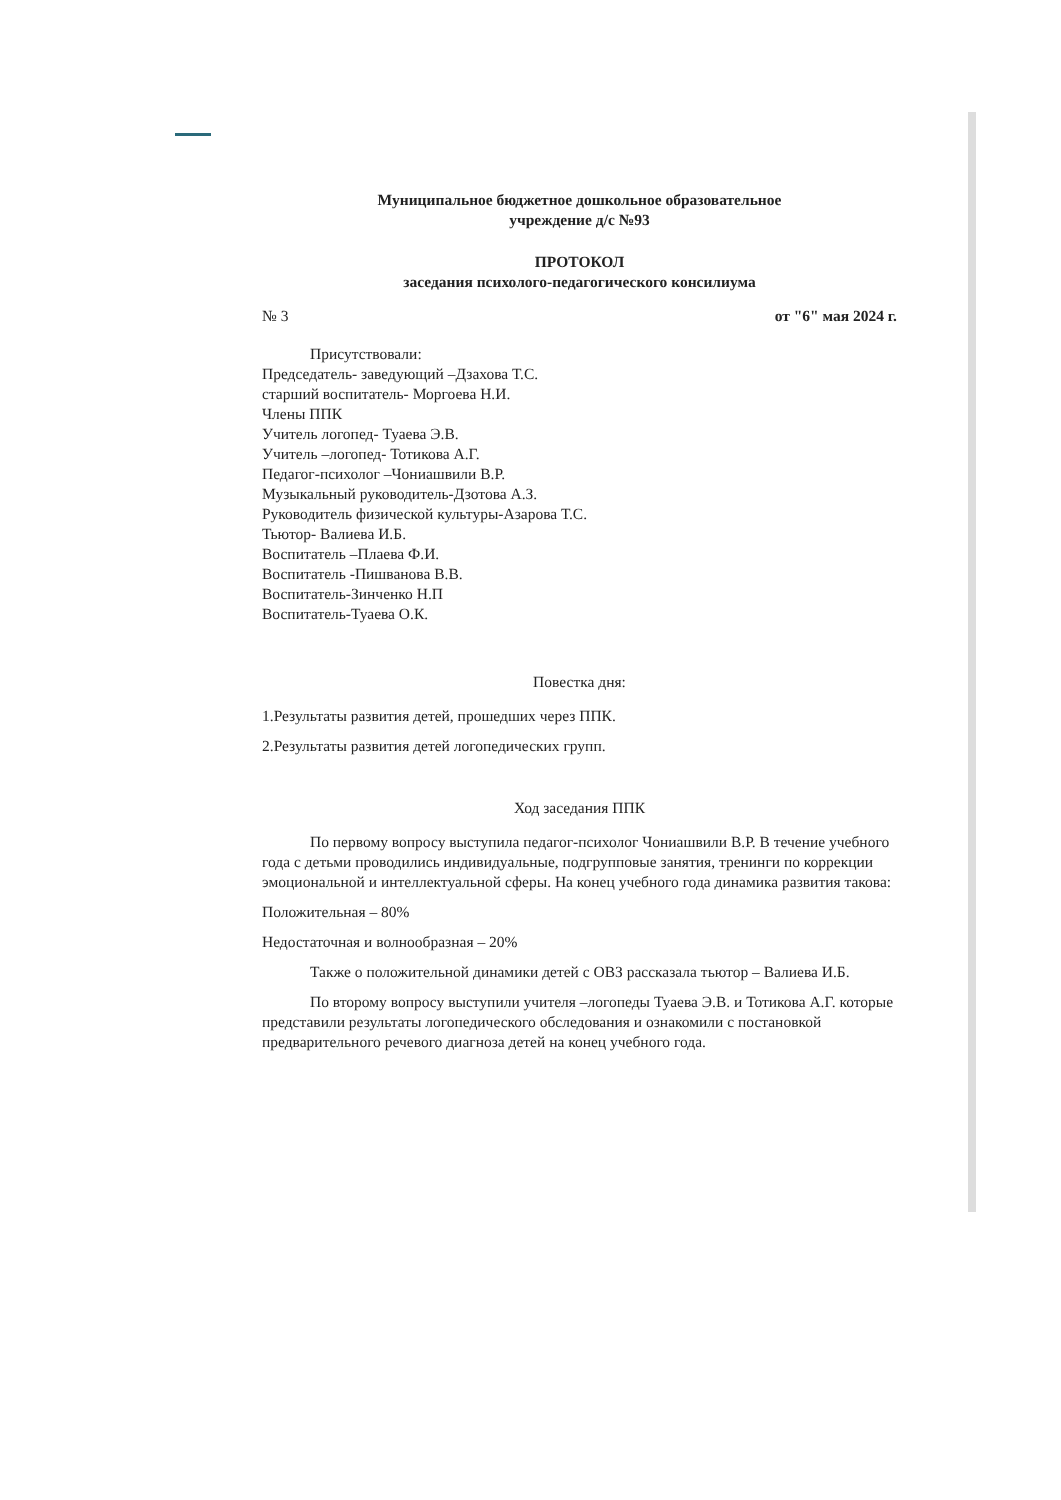Муниципальное бюджетное дошкольное образовательное
учреждение д/с №93
ПРОТОКОЛ
заседания психолого-педагогического консилиума
№ 3 от "6" мая 2024 г.
Присутствовали:
Председатель- заведующий –Дзахова Т.С.
старший воспитатель- Моргоева Н.И.
Члены ППК
Учитель логопед- Туаева Э.В.
Учитель –логопед- Тотикова А.Г.
Педагог-психолог –Чониашвили В.Р.
Музыкальный руководитель-Дзотова А.З.
Руководитель физической культуры-Азарова Т.С.
Тьютор- Валиева И.Б.
Воспитатель –Плаева Ф.И.
Воспитатель -Пишванова В.В.
Воспитатель-Зинченко Н.П
Воспитатель-Туаева О.К.
Повестка дня:
1.Результаты развития детей, прошедших через ППК.
2.Результаты развития детей логопедических групп.
Ход заседания ППК
По первому вопросу выступила педагог-психолог Чониашвили В.Р. В течение учебного года с детьми проводились индивидуальные, подгрупповые занятия, тренинги по коррекции эмоциональной и интеллектуальной сферы. На конец учебного года динамика развития такова:
Положительная – 80%
Недостаточная и волнообразная – 20%
Также о положительной динамики детей с ОВЗ рассказала тьютор – Валиева И.Б.
По второму вопросу выступили учителя –логопеды Туаева Э.В. и Тотикова А.Г. которые представили результаты логопедического обследования и ознакомили с постановкой предварительного речевого диагноза детей на конец учебного года.